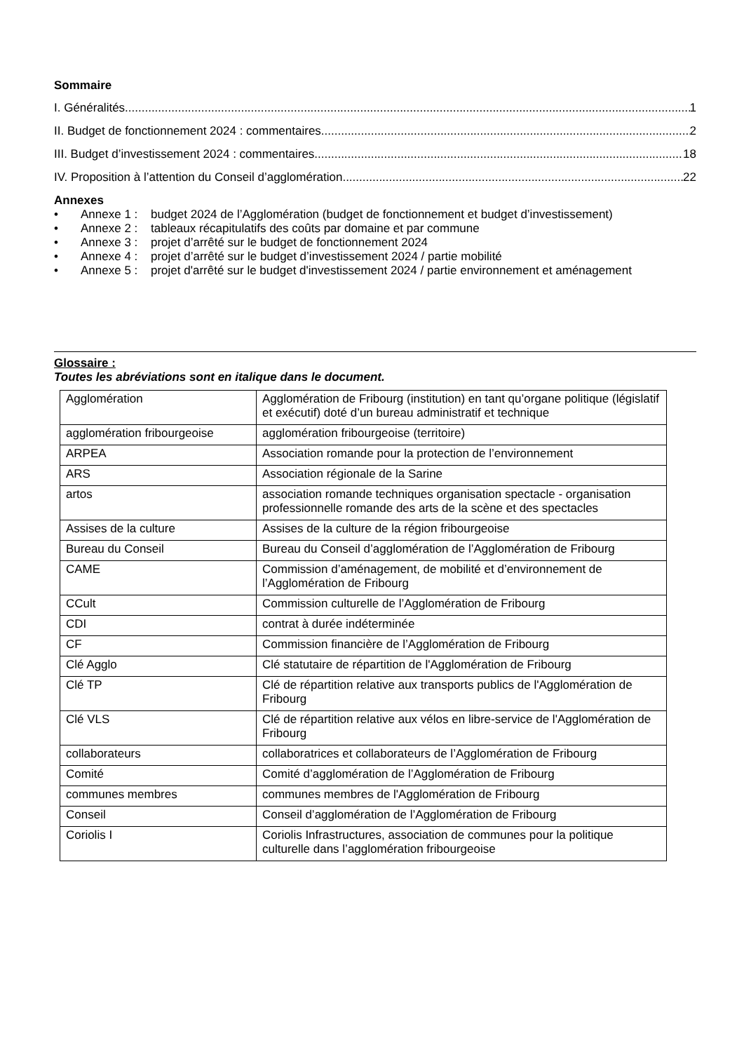Sommaire
I. Généralités 1
II. Budget de fonctionnement 2024 : commentaires 2
III. Budget d’investissement 2024 : commentaires 18
IV. Proposition à l’attention du Conseil d’agglomération 22
Annexes
• Annexe 1 : budget 2024 de l’Agglomération (budget de fonctionnement et budget d’investissement)
• Annexe 2 : tableaux récapitulatifs des coûts par domaine et par commune
• Annexe 3 : projet d’arrêté sur le budget de fonctionnement 2024
• Annexe 4 : projet d’arrêté sur le budget d’investissement 2024 / partie mobilité
• Annexe 5 : projet d'arrêté sur le budget d'investissement 2024 / partie environnement et aménagement
Glossaire :
Toutes les abréviations sont en italique dans le document.
| Agglomération | Agglomération de Fribourg (institution) en tant qu’organe politique (législatif et exécutif) doté d’un bureau administratif et technique |
| agglomération fribourgeoise | agglomération fribourgeoise (territoire) |
| ARPEA | Association romande pour la protection de l’environnement |
| ARS | Association régionale de la Sarine |
| artos | association romande techniques organisation spectacle - organisation professionnelle romande des arts de la scène et des spectacles |
| Assises de la culture | Assises de la culture de la région fribourgeoise |
| Bureau du Conseil | Bureau du Conseil d’agglomération de l’Agglomération de Fribourg |
| CAME | Commission d’aménagement, de mobilité et d’environnement de l’Agglomération de Fribourg |
| CCult | Commission culturelle de l’Agglomération de Fribourg |
| CDI | contrat à durée indéterminée |
| CF | Commission financière de l’Agglomération de Fribourg |
| Clé Agglo | Clé statutaire de répartition de l'Agglomération de Fribourg |
| Clé TP | Clé de répartition relative aux transports publics de l'Agglomération de Fribourg |
| Clé VLS | Clé de répartition relative aux vélos en libre-service de l'Agglomération de Fribourg |
| collaborateurs | collaboratrices et collaborateurs de l’Agglomération de Fribourg |
| Comité | Comité d’agglomération de l’Agglomération de Fribourg |
| communes membres | communes membres de l'Agglomération de Fribourg |
| Conseil | Conseil d’agglomération de l’Agglomération de Fribourg |
| Coriolis I | Coriolis Infrastructures, association de communes pour la politique culturelle dans l’agglomération fribourgeoise |